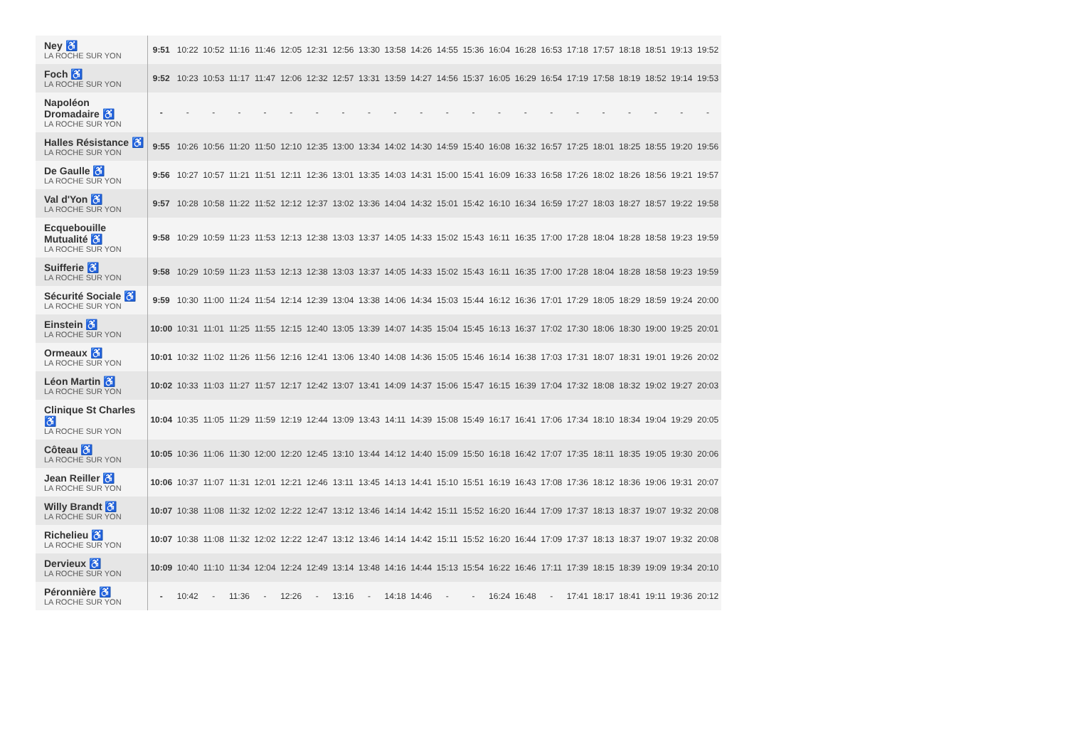| Ney ♿ LA ROCHE SUR YON | 9:51 | 10:22 | 10:52 | 11:16 | 11:46 | 12:05 | 12:31 | 12:56 | 13:30 | 13:58 | 14:26 | 14:55 | 15:36 | 16:04 | 16:28 | 16:53 | 17:18 | 17:57 | 18:18 | 18:51 | 19:13 | 19:52 |
| Foch ♿ LA ROCHE SUR YON | 9:52 | 10:23 | 10:53 | 11:17 | 11:47 | 12:06 | 12:32 | 12:57 | 13:31 | 13:59 | 14:27 | 14:56 | 15:37 | 16:05 | 16:29 | 16:54 | 17:19 | 17:58 | 18:19 | 18:52 | 19:14 | 19:53 |
| Napoléon Dromadaire ♿ LA ROCHE SUR YON | - | - | - | - | - | - | - | - | - | - | - | - | - | - | - | - | - | - | - | - | - | - |
| Halles Résistance ♿ LA ROCHE SUR YON | 9:55 | 10:26 | 10:56 | 11:20 | 11:50 | 12:10 | 12:35 | 13:00 | 13:34 | 14:02 | 14:30 | 14:59 | 15:40 | 16:08 | 16:32 | 16:57 | 17:25 | 18:01 | 18:25 | 18:55 | 19:20 | 19:56 |
| De Gaulle ♿ LA ROCHE SUR YON | 9:56 | 10:27 | 10:57 | 11:21 | 11:51 | 12:11 | 12:36 | 13:01 | 13:35 | 14:03 | 14:31 | 15:00 | 15:41 | 16:09 | 16:33 | 16:58 | 17:26 | 18:02 | 18:26 | 18:56 | 19:21 | 19:57 |
| Val d'Yon ♿ LA ROCHE SUR YON | 9:57 | 10:28 | 10:58 | 11:22 | 11:52 | 12:12 | 12:37 | 13:02 | 13:36 | 14:04 | 14:32 | 15:01 | 15:42 | 16:10 | 16:34 | 16:59 | 17:27 | 18:03 | 18:27 | 18:57 | 19:22 | 19:58 |
| Ecquebouille Mutualité ♿ LA ROCHE SUR YON | 9:58 | 10:29 | 10:59 | 11:23 | 11:53 | 12:13 | 12:38 | 13:03 | 13:37 | 14:05 | 14:33 | 15:02 | 15:43 | 16:11 | 16:35 | 17:00 | 17:28 | 18:04 | 18:28 | 18:58 | 19:23 | 19:59 |
| Suifferie ♿ LA ROCHE SUR YON | 9:58 | 10:29 | 10:59 | 11:23 | 11:53 | 12:13 | 12:38 | 13:03 | 13:37 | 14:05 | 14:33 | 15:02 | 15:43 | 16:11 | 16:35 | 17:00 | 17:28 | 18:04 | 18:28 | 18:58 | 19:23 | 19:59 |
| Sécurité Sociale ♿ LA ROCHE SUR YON | 9:59 | 10:30 | 11:00 | 11:24 | 11:54 | 12:14 | 12:39 | 13:04 | 13:38 | 14:06 | 14:34 | 15:03 | 15:44 | 16:12 | 16:36 | 17:01 | 17:29 | 18:05 | 18:29 | 18:59 | 19:24 | 20:00 |
| Einstein ♿ LA ROCHE SUR YON | 10:00 | 10:31 | 11:01 | 11:25 | 11:55 | 12:15 | 12:40 | 13:05 | 13:39 | 14:07 | 14:35 | 15:04 | 15:45 | 16:13 | 16:37 | 17:02 | 17:30 | 18:06 | 18:30 | 19:00 | 19:25 | 20:01 |
| Ormeaux ♿ LA ROCHE SUR YON | 10:01 | 10:32 | 11:02 | 11:26 | 11:56 | 12:16 | 12:41 | 13:06 | 13:40 | 14:08 | 14:36 | 15:05 | 15:46 | 16:14 | 16:38 | 17:03 | 17:31 | 18:07 | 18:31 | 19:01 | 19:26 | 20:02 |
| Léon Martin ♿ LA ROCHE SUR YON | 10:02 | 10:33 | 11:03 | 11:27 | 11:57 | 12:17 | 12:42 | 13:07 | 13:41 | 14:09 | 14:37 | 15:06 | 15:47 | 16:15 | 16:39 | 17:04 | 17:32 | 18:08 | 18:32 | 19:02 | 19:27 | 20:03 |
| Clinique St Charles ♿ LA ROCHE SUR YON | 10:04 | 10:35 | 11:05 | 11:29 | 11:59 | 12:19 | 12:44 | 13:09 | 13:43 | 14:11 | 14:39 | 15:08 | 15:49 | 16:17 | 16:41 | 17:06 | 17:34 | 18:10 | 18:34 | 19:04 | 19:29 | 20:05 |
| Côteau ♿ LA ROCHE SUR YON | 10:05 | 10:36 | 11:06 | 11:30 | 12:00 | 12:20 | 12:45 | 13:10 | 13:44 | 14:12 | 14:40 | 15:09 | 15:50 | 16:18 | 16:42 | 17:07 | 17:35 | 18:11 | 18:35 | 19:05 | 19:30 | 20:06 |
| Jean Reiller ♿ LA ROCHE SUR YON | 10:06 | 10:37 | 11:07 | 11:31 | 12:01 | 12:21 | 12:46 | 13:11 | 13:45 | 14:13 | 14:41 | 15:10 | 15:51 | 16:19 | 16:43 | 17:08 | 17:36 | 18:12 | 18:36 | 19:06 | 19:31 | 20:07 |
| Willy Brandt ♿ LA ROCHE SUR YON | 10:07 | 10:38 | 11:08 | 11:32 | 12:02 | 12:22 | 12:47 | 13:12 | 13:46 | 14:14 | 14:42 | 15:11 | 15:52 | 16:20 | 16:44 | 17:09 | 17:37 | 18:13 | 18:37 | 19:07 | 19:32 | 20:08 |
| Richelieu ♿ LA ROCHE SUR YON | 10:07 | 10:38 | 11:08 | 11:32 | 12:02 | 12:22 | 12:47 | 13:12 | 13:46 | 14:14 | 14:42 | 15:11 | 15:52 | 16:20 | 16:44 | 17:09 | 17:37 | 18:13 | 18:37 | 19:07 | 19:32 | 20:08 |
| Dervieux ♿ LA ROCHE SUR YON | 10:09 | 10:40 | 11:10 | 11:34 | 12:04 | 12:24 | 12:49 | 13:14 | 13:48 | 14:16 | 14:44 | 15:13 | 15:54 | 16:22 | 16:46 | 17:11 | 17:39 | 18:15 | 18:39 | 19:09 | 19:34 | 20:10 |
| Péronnière ♿ LA ROCHE SUR YON | - | 10:42 | - | 11:36 | - | 12:26 | - | 13:16 | - | 14:18 | 14:46 | - | - | 16:24 | 16:48 | - | 17:41 | 18:17 | 18:41 | 19:11 | 19:36 | 20:12 |